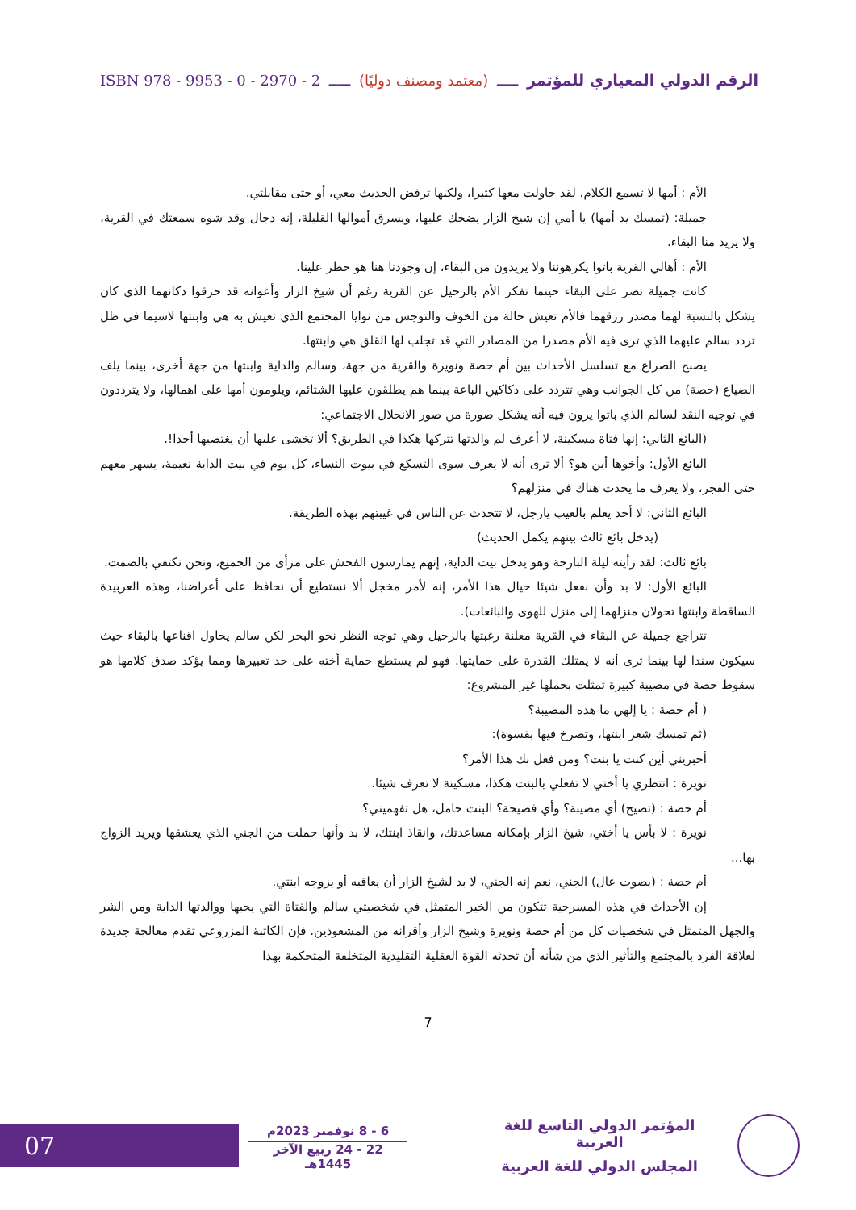الرقم الدولي المعياري للمؤتمر ـــــ (معتمد ومصنف دوليًا) ـــــ ISBN 978 - 9953 - 0 - 2970 - 2
الأم : أمها لا تسمع الكلام، لقد حاولت معها كثيرا، ولكنها ترفض الحديث معي، أو حتى مقابلتي.
جميلة: (تمسك يد أمها) يا أمي إن شيخ الزار يضحك عليها، ويسرق أموالها القليلة، إنه دجال وقد شوه سمعتك في القرية، ولا يريد منا البقاء.
الأم : أهالي القرية باتوا يكرهوننا ولا يريدون من البقاء، إن وجودنا هنا هو خطر علينا.
كانت جميلة تصر على البقاء حينما تفكر الأم بالرحيل عن القرية رغم أن شيخ الزار وأعوانه قد حرقوا دكانهما الذي كان يشكل بالنسبة لهما مصدر رزقهما فالأم تعيش حالة من الخوف والتوجس من نوايا المجتمع الذي تعيش به هي وابنتها لاسيما في ظل تردد سالم عليهما الذي ترى فيه الأم مصدرا من المصادر التي قد تجلب لها القلق هي وابنتها.
يصبح الصراع مع تسلسل الأحداث بين أم حصة ونويرة والقرية من جهة، وسالم والداية وابنتها من جهة أخرى، بينما يلف الضياع (حصة) من كل الجوانب وهي تتردد على دكاكين الباعة بينما هم يطلقون عليها الشتائم، ويلومون أمها على اهمالها، ولا يترددون في توجيه النقد لسالم الذي باتوا يرون فيه أنه يشكل صورة من صور الانحلال الاجتماعي:
(البائع الثاني: إنها فتاة مسكينة، لا أعرف لم والدتها تتركها هكذا في الطريق؟ ألا تخشى عليها أن يغتصبها أحدا!.
البائع الأول: وأخوها أين هو؟ ألا ترى أنه لا يعرف سوى التسكع في بيوت النساء، كل يوم في بيت الداية نعيمة، يسهر معهم حتى الفجر، ولا يعرف ما يحدث هناك في منزلهم؟
البائع الثاني: لا أحد يعلم بالغيب يارجل، لا تتحدث عن الناس في غيبتهم بهذه الطريقة.
(يدخل بائع ثالث بينهم يكمل الحديث)
بائع ثالث: لقد رأيته ليلة البارحة وهو يدخل بيت الداية، إنهم يمارسون الفحش على مرأى من الجميع، ونحن نكتفي بالصمت.
البائع الأول: لا بد وأن نفعل شيئا حيال هذا الأمر، إنه لأمر مخجل ألا نستطيع أن نحافظ على أعراضنا، وهذه العربيدة الساقطة وابنتها تحولان منزلهما إلى منزل للهوى والبائعات).
تتراجع جميلة عن البقاء في القرية معلنة رغبتها بالرحيل وهي توجه النظر نحو البحر لكن سالم يحاول اقناعها بالبقاء حيث سيكون سندا لها بينما ترى أنه لا يمتلك القدرة على حمايتها. فهو لم يستطع حماية أخته على حد تعبيرها ومما يؤكد صدق كلامها هو سقوط حصة في مصيبة كبيرة تمثلت بحملها غير المشروع:
( أم حصة : يا إلهي ما هذه المصيبة؟
(ثم تمسك شعر ابنتها، وتصرخ فيها بقسوة):
أخبريني أين كنت يا بنت؟ ومن فعل بك هذا الأمر؟
نويرة : انتظري يا أختي لا تفعلي بالبنت هكذا، مسكينة لا تعرف شيئا.
أم حصة : (تصيح) أي مصيبة؟ وأي فضيحة؟ البنت حامل، هل تفهميني؟
نويرة : لا بأس يا أختي، شيخ الزار بإمكانه مساعدتك، وانقاذ ابنتك، لا بد وأنها حملت من الجني الذي يعشقها ويريد الزواج بها...
أم حصة : (بصوت عال) الجني، نعم إنه الجني، لا بد لشيخ الزار أن يعاقبه أو يزوجه ابنتي.
إن الأحداث في هذه المسرحية تتكون من الخير المتمثل في شخصيتي سالم والفتاة التي يحبها ووالدتها الداية ومن الشر والجهل المتمثل في شخصيات كل من أم حصة ونويرة وشيخ الزار وأقرانه من المشعوذين. فإن الكاتبة المزروعي تقدم معالجة جديدة لعلاقة الفرد بالمجتمع والتأثير الذي من شأنه أن تحدثه القوة العقلية التقليدية المتخلفة المتحكمة بهذا
7
المؤتمر الدولي التاسع للغة العربية
المجلس الدولي للغة العربية
6 - 8 نوفمبر 2023م
22 - 24 ربيع الآخر 1445هـ
07